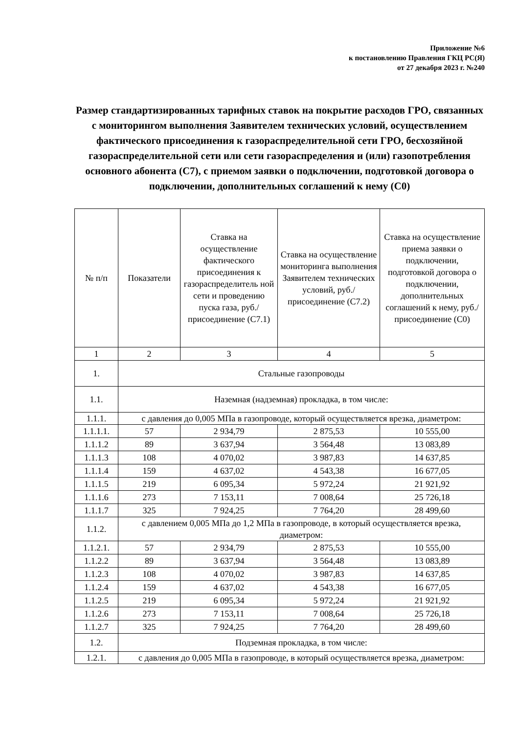Приложение №6
к постановлению Правления ГКЦ РС(Я)
от 27 декабря 2023 г. №240
Размер стандартизированных тарифных ставок на покрытие расходов ГРО, связанных с мониторингом выполнения Заявителем технических условий, осуществлением фактического присоединения к газораспределительной сети ГРО, бесхозяйной газораспределительной сети или сети газораспределения и (или) газопотребления основного абонента (С7), с приемом заявки о подключении, подготовкой договора о подключении, дополнительных соглашений к нему (С0)
| № п/п | Показатели | Ставка на осуществление фактического присоединения к газораспределитель ной сети и проведению пуска газа, руб./присоединение (С7.1) | Ставка на осуществление мониторинга выполнения Заявителем технических условий, руб./присоединение (С7.2) | Ставка на осуществление приема заявки о подключении, подготовкой договора о подключении, дополнительных соглашений к нему, руб./присоединение (С0) |
| --- | --- | --- | --- | --- |
| 1 | 2 | 3 | 4 | 5 |
| 1. | Стальные газопроводы | | | |
| 1.1. | Наземная (надземная) прокладка, в том числе: | | | |
| 1.1.1. | с давления до 0,005 МПа в газопроводе, который осуществляется врезка, диаметром: | | | |
| 1.1.1.1. | 57 | 2 934,79 | 2 875,53 | 10 555,00 |
| 1.1.1.2 | 89 | 3 637,94 | 3 564,48 | 13 083,89 |
| 1.1.1.3 | 108 | 4 070,02 | 3 987,83 | 14 637,85 |
| 1.1.1.4 | 159 | 4 637,02 | 4 543,38 | 16 677,05 |
| 1.1.1.5 | 219 | 6 095,34 | 5 972,24 | 21 921,92 |
| 1.1.1.6 | 273 | 7 153,11 | 7 008,64 | 25 726,18 |
| 1.1.1.7 | 325 | 7 924,25 | 7 764,20 | 28 499,60 |
| 1.1.2. | с давлением 0,005 МПа до 1,2 МПа в газопроводе, в который осуществляется врезка, диаметром: | | | |
| 1.1.2.1. | 57 | 2 934,79 | 2 875,53 | 10 555,00 |
| 1.1.2.2 | 89 | 3 637,94 | 3 564,48 | 13 083,89 |
| 1.1.2.3 | 108 | 4 070,02 | 3 987,83 | 14 637,85 |
| 1.1.2.4 | 159 | 4 637,02 | 4 543,38 | 16 677,05 |
| 1.1.2.5 | 219 | 6 095,34 | 5 972,24 | 21 921,92 |
| 1.1.2.6 | 273 | 7 153,11 | 7 008,64 | 25 726,18 |
| 1.1.2.7 | 325 | 7 924,25 | 7 764,20 | 28 499,60 |
| 1.2. | Подземная прокладка, в том числе: | | | |
| 1.2.1. | с давления до 0,005 МПа в газопроводе, в который осуществляется врезка, диаметром: | | | |